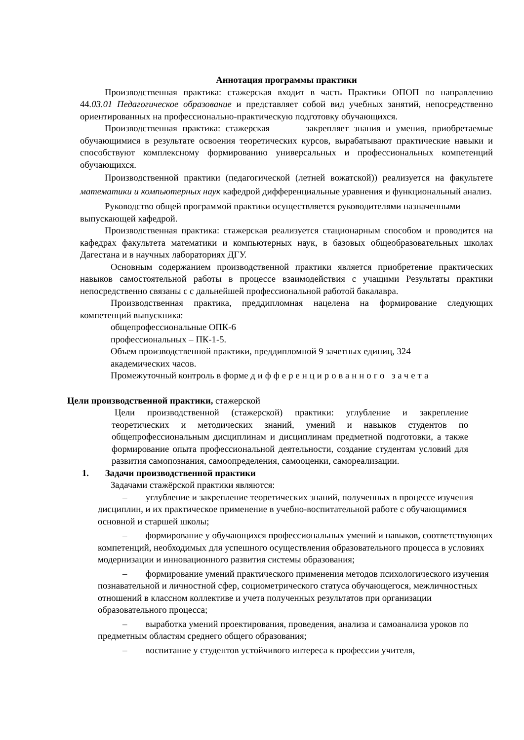Аннотация программы практики
Производственная практика: стажерская входит в часть Практики ОПОП по направлению 44.03.01 Педагогическое образование и представляет собой вид учебных занятий, непосредственно ориентированных на профессионально-практическую подготовку обучающихся.
Производственная практика: стажерская закрепляет знания и умения, приобретаемые обучающимися в результате освоения теоретических курсов, вырабатывают практические навыки и способствуют комплексному формированию универсальных и профессиональных компетенций обучающихся.
Производственной практики (педагогической (летней вожатской)) реализуется на факультете математики и компьютерных наук кафедрой дифференциальные уравнения и функциональный анализ.
Руководство общей программой практики осуществляется руководителями назначенными выпускающей кафедрой.
Производственная практика: стажерская реализуется стационарным способом и проводится на кафедрах факультета математики и компьютерных наук, в базовых общеобразовательных школах Дагестана и в научных лабораториях ДГУ.
Основным содержанием производственной практики является приобретение практических навыков самостоятельной работы в процессе взаимодействия с учащими Результаты практики непосредственно связаны с с дальнейшей профессиональной работой бакалавра.
Производственная практика, преддипломная нацелена на формирование следующих компетенций выпускника:
общепрофессиональные ОПК-6
профессиональных – ПК-1-5.
Объем производственной практики, преддипломной 9 зачетных единиц, 324 академических часов.
Промежуточный контроль в форме дифференцированного зачета
Цели производственной практики, стажерской
Цели производственной (стажерской) практики: углубление и закрепление теоретических и методических знаний, умений и навыков студентов по общепрофессиональным дисциплинам и дисциплинам предметной подготовки, а также формирование опыта профессиональной деятельности, создание студентам условий для развития самопознания, самоопределения, самооценки, самореализации.
1. Задачи производственной практики
Задачами стажёрской практики являются:
– углубление и закрепление теоретических знаний, полученных в процессе изучения дисциплин, и их практическое применение в учебно-воспитательной работе с обучающимися основной и старшей школы;
– формирование у обучающихся профессиональных умений и навыков, соответствующих компетенций, необходимых для успешного осуществления образовательного процесса в условиях модернизации и инновационного развития системы образования;
– формирование умений практического применения методов психологического изучения познавательной и личностной сфер, социометрического статуса обучающегося, межличностных отношений в классном коллективе и учета полученных результатов при организации образовательного процесса;
– выработка умений проектирования, проведения, анализа и самоанализа уроков по предметным областям среднего общего образования;
– воспитание у студентов устойчивого интереса к профессии учителя,